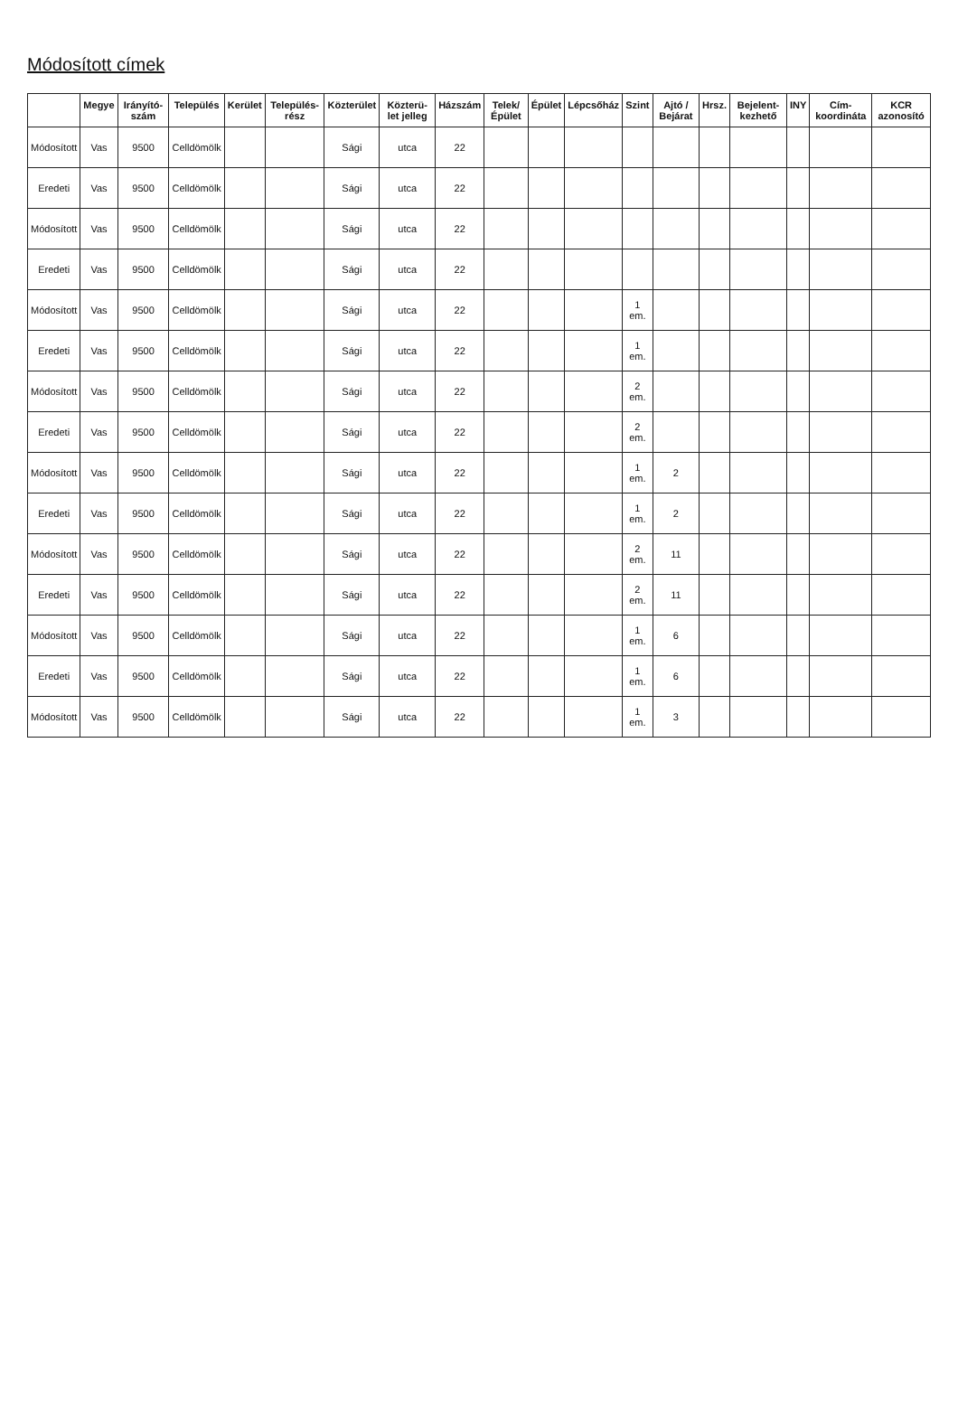Módosított címek
| | Megye | Irányító-szám | Település | Kerület | Település-rész | Közterület | Közterü-let jelleg | Házszám | Telek/ Épület | Épület | Lépcsőház | Szint | Ajtó / Bejárat | Hrsz. | Bejelent-kezhető | INY | Cím-koordináta | KCR azonosító |
| --- | --- | --- | --- | --- | --- | --- | --- | --- | --- | --- | --- | --- | --- | --- | --- | --- | --- | --- |
| Módosított | Vas | 9500 | Celldömölk | | | Sági | utca | 22 | | | | | | | | | | |
| Eredeti | Vas | 9500 | Celldömölk | | | Sági | utca | 22 | | | | | | | | | | |
| Módosított | Vas | 9500 | Celldömölk | | | Sági | utca | 22 | | | | | | | | | | |
| Eredeti | Vas | 9500 | Celldömölk | | | Sági | utca | 22 | | | | | | | | | | |
| Módosított | Vas | 9500 | Celldömölk | | | Sági | utca | 22 | | | | 1 em. | | | | | | |
| Eredeti | Vas | 9500 | Celldömölk | | | Sági | utca | 22 | | | | 1 em. | | | | | | |
| Módosított | Vas | 9500 | Celldömölk | | | Sági | utca | 22 | | | | 2 em. | | | | | | |
| Eredeti | Vas | 9500 | Celldömölk | | | Sági | utca | 22 | | | | 2 em. | | | | | | |
| Módosított | Vas | 9500 | Celldömölk | | | Sági | utca | 22 | | | | 1 em. | 2 | | | | | |
| Eredeti | Vas | 9500 | Celldömölk | | | Sági | utca | 22 | | | | 1 em. | 2 | | | | | |
| Módosított | Vas | 9500 | Celldömölk | | | Sági | utca | 22 | | | | 2 em. | 11 | | | | | |
| Eredeti | Vas | 9500 | Celldömölk | | | Sági | utca | 22 | | | | 2 em. | 11 | | | | | |
| Módosított | Vas | 9500 | Celldömölk | | | Sági | utca | 22 | | | | 1 em. | 6 | | | | | |
| Eredeti | Vas | 9500 | Celldömölk | | | Sági | utca | 22 | | | | 1 em. | 6 | | | | | |
| Módosított | Vas | 9500 | Celldömölk | | | Sági | utca | 22 | | | | 1 em. | 3 | | | | | |